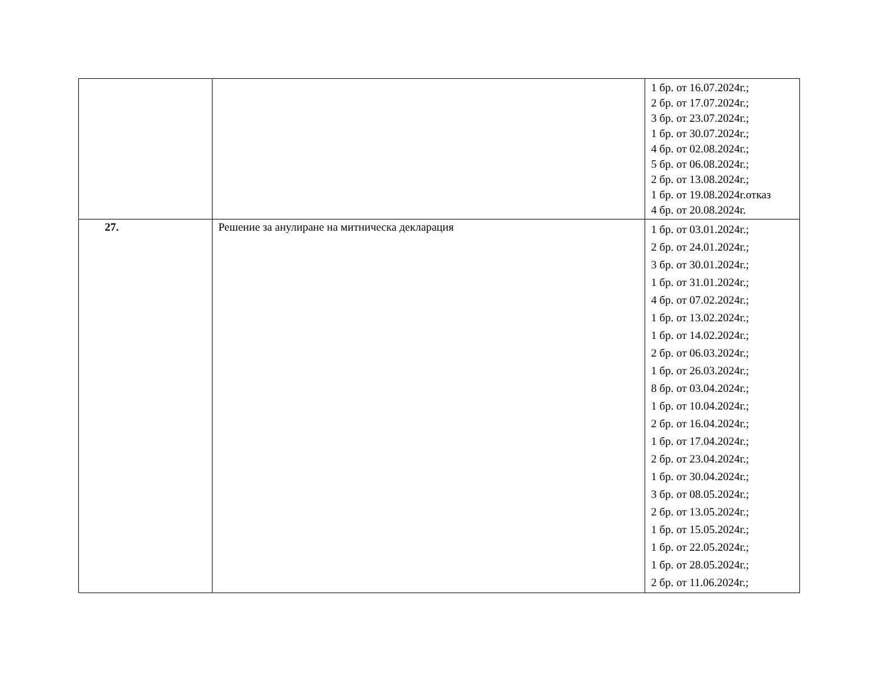| | | 1 бр. от 16.07.2024г.; 2 бр. от 17.07.2024г.; 3 бр. от 23.07.2024г.; 1 бр. от 30.07.2024г.; 4 бр. от 02.08.2024г.; 5 бр. от 06.08.2024г.; 2 бр. от 13.08.2024г.; 1 бр. от 19.08.2024г.отказ 4 бр. от 20.08.2024г. |
| 27. | Решение за анулиране на митническа декларация | 1 бр. от 03.01.2024г.; 2 бр. от 24.01.2024г.; 3 бр. от 30.01.2024г.; 1 бр. от 31.01.2024г.; 4 бр. от 07.02.2024г.; 1 бр. от 13.02.2024г.; 1 бр. от 14.02.2024г.; 2 бр. от 06.03.2024г.; 1 бр. от 26.03.2024г.; 8 бр. от 03.04.2024г.; 1 бр. от 10.04.2024г.; 2 бр. от 16.04.2024г.; 1 бр. от 17.04.2024г.; 2 бр. от 23.04.2024г.; 1 бр. от 30.04.2024г.; 3 бр. от 08.05.2024г.; 2 бр. от 13.05.2024г.; 1 бр. от 15.05.2024г.; 1 бр. от 22.05.2024г.; 1 бр. от 28.05.2024г.; 2 бр. от 11.06.2024г.; |